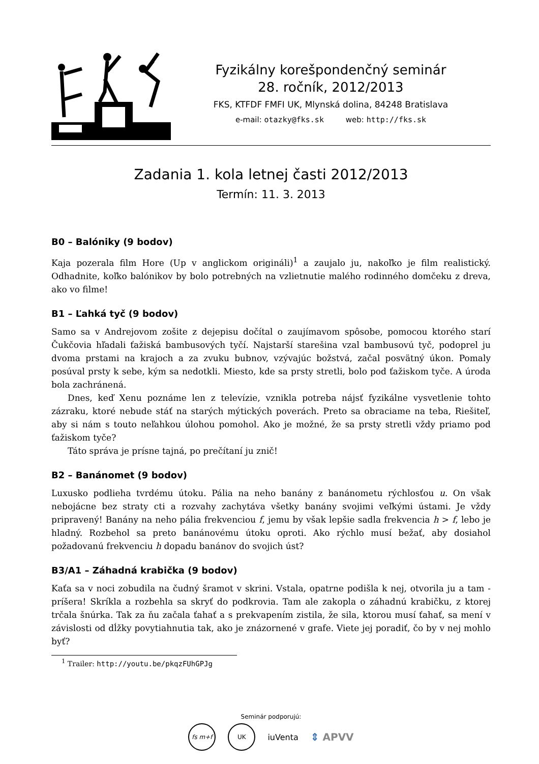Fyzikálny korešpondenčný seminár
28. ročník, 2012/2013
FKS, KTFDF FMFI UK, Mlynská dolina, 84248 Bratislava
e-mail: otazky@fks.sk web: http://fks.sk
Zadania 1. kola letnej časti 2012/2013
Termín: 11. 3. 2013
B0 – Balóniky (9 bodov)
Kaja pozerala film Hore (Up v anglickom origináli)<sup>1</sup> a zaujalo ju, nakoľko je film realistický. Odhadnite, koľko balónikov by bolo potrebných na vzlietnutie malého rodinného domčeku z dreva, ako vo filme!
B1 – Ľahká tyč (9 bodov)
Samo sa v Andrejovom zošite z dejepisu dočítal o zaujímavom spôsobe, pomocou ktorého starí Čukčovia hľadali ťažiská bambusových tyčí. Najstarší starešina vzal bambusovú tyč, podoprel ju dvoma prstami na krajoch a za zvuku bubnov, vzývajúc božstvá, začal posvätný úkon. Pomaly posúval prsty k sebe, kým sa nedotkli. Miesto, kde sa prsty stretli, bolo pod ťažiskom tyče. A úroda bola zachránená.
Dnes, keď Xenu poznáme len z televízie, vznikla potreba nájsť fyzikálne vysvetlenie tohto zázraku, ktoré nebude stáť na starých mýtických poverách. Preto sa obraciame na teba, Riešiteľ, aby si nám s touto neľahkou úlohou pomohol. Ako je možné, že sa prsty stretli vždy priamo pod ťažiskom tyče?
Táto správa je prísne tajná, po prečítaní ju znič!
B2 – Banánomet (9 bodov)
Luxusko podlieha tvrdému útoku. Pália na neho banány z banánometu rýchlosťou u. On však nebojácne bez straty cti a rozvahy zachytáva všetky banány svojimi veľkými ústami. Je vždy pripravený! Banány na neho pália frekvenciou f, jemu by však lepšie sadla frekvencia h > f, lebo je hladný. Rozbehol sa preto banánovému útoku oproti. Ako rýchlo musí bežať, aby dosiahol požadovanú frekvenciu h dopadu banánov do svojich úst?
B3/A1 – Záhadná krabička (9 bodov)
Kaťa sa v noci zobudila na čudný šramot v skrini. Vstala, opatrne podišla k nej, otvorila ju a tam - príšera! Skríkla a rozbehla sa skryť do podkrovia. Tam ale zakopla o záhadnú krabičku, z ktorej trčala šnúrka. Tak za ňu začala ťahať a s prekvapením zistila, že sila, ktorou musí ťahať, sa mení v závislosti od dĺžky povytiahnutia tak, ako je znázornené v grafe. Viete jej poradiť, čo by v nej mohlo byť?
<sup>1</sup> Trailer: http://youtu.be/pkqzFUhGPJg
Seminár podporujú:
fs m+f UK
iuVenta
⇕ APVV